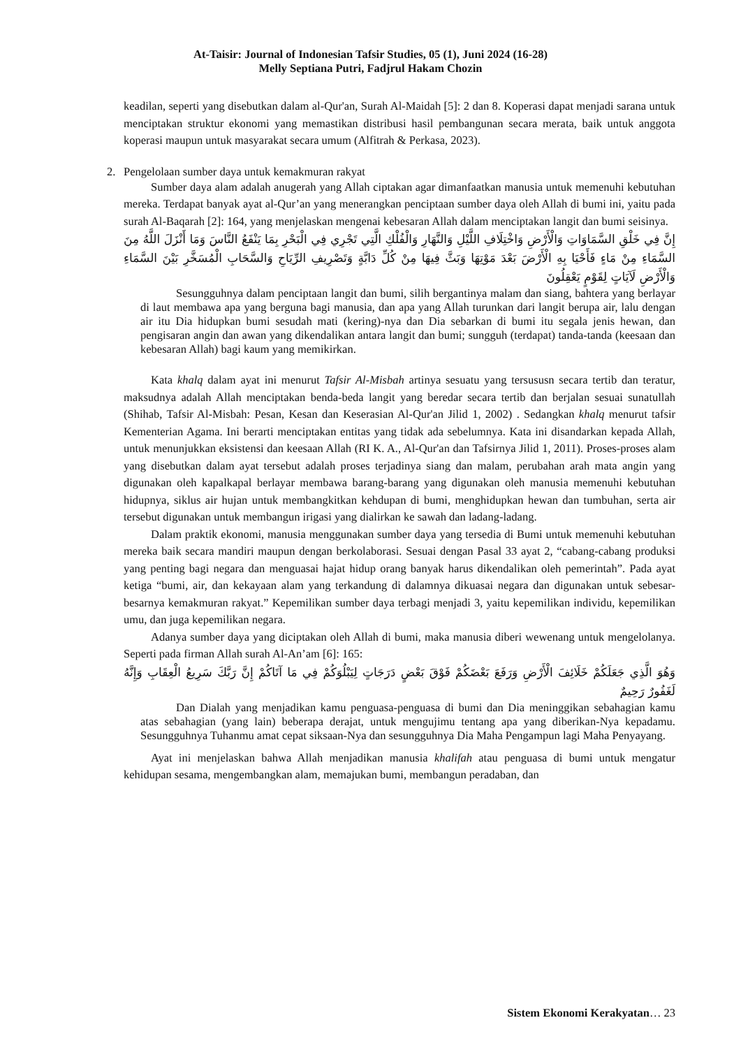At-Taisir: Journal of Indonesian Tafsir Studies, 05 (1), Juni 2024 (16-28)
Melly Septiana Putri, Fadjrul Hakam Chozin
keadilan, seperti yang disebutkan dalam al-Qur'an, Surah Al-Maidah [5]: 2 dan 8. Koperasi dapat menjadi sarana untuk menciptakan struktur ekonomi yang memastikan distribusi hasil pembangunan secara merata, baik untuk anggota koperasi maupun untuk masyarakat secara umum (Alfitrah & Perkasa, 2023).
2. Pengelolaan sumber daya untuk kemakmuran rakyat
Sumber daya alam adalah anugerah yang Allah ciptakan agar dimanfaatkan manusia untuk memenuhi kebutuhan mereka. Terdapat banyak ayat al-Qur’an yang menerangkan penciptaan sumber daya oleh Allah di bumi ini, yaitu pada surah Al-Baqarah [2]: 164, yang menjelaskan mengenai kebesaran Allah dalam menciptakan langit dan bumi seisinya.
إِنَّ فِي خَلْقِ السَّمَاوَاتِ وَالْأَرْضِ وَاخْتِلَافِ اللَّيْلِ وَالنَّهَارِ وَالْفُلْكِ الَّتِي تَجْرِي فِي الْبَحْرِ بِمَا يَنْفَعُ النَّاسَ وَمَا أَنْزَلَ اللَّهُ مِنَ السَّمَاءِ مِنْ مَاءٍ فَأَحْيَا بِهِ الْأَرْضَ بَعْدَ مَوْتِهَا وَبَثَّ فِيهَا مِنْ كُلِّ دَابَّةٍ وَتَصْرِيفِ الرِّيَاحِ وَالسَّحَابِ الْمُسَخَّرِ بَيْنَ السَّمَاءِ وَالْأَرْضِ لَآيَاتٍ لِقَوْمٍ يَعْقِلُونَ
Sesungguhnya dalam penciptaan langit dan bumi, silih bergantinya malam dan siang, bahtera yang berlayar di laut membawa apa yang berguna bagi manusia, dan apa yang Allah turunkan dari langit berupa air, lalu dengan air itu Dia hidupkan bumi sesudah mati (kering)-nya dan Dia sebarkan di bumi itu segala jenis hewan, dan pengisaran angin dan awan yang dikendalikan antara langit dan bumi; sungguh (terdapat) tanda-tanda (keesaan dan kebesaran Allah) bagi kaum yang memikirkan.
Kata khalq dalam ayat ini menurut Tafsir Al-Misbah artinya sesuatu yang tersususn secara tertib dan teratur, maksudnya adalah Allah menciptakan benda-beda langit yang beredar secara tertib dan berjalan sesuai sunatullah (Shihab, Tafsir Al-Misbah: Pesan, Kesan dan Keserasian Al-Qur'an Jilid 1, 2002) . Sedangkan khalq menurut tafsir Kementerian Agama. Ini berarti menciptakan entitas yang tidak ada sebelumnya. Kata ini disandarkan kepada Allah, untuk menunjukkan eksistensi dan keesaan Allah (RI K. A., Al-Qur'an dan Tafsirnya Jilid 1, 2011). Proses-proses alam yang disebutkan dalam ayat tersebut adalah proses terjadinya siang dan malam, perubahan arah mata angin yang digunakan oleh kapalkapal berlayar membawa barang-barang yang digunakan oleh manusia memenuhi kebutuhan hidupnya, siklus air hujan untuk membangkitkan kehdupan di bumi, menghidupkan hewan dan tumbuhan, serta air tersebut digunakan untuk membangun irigasi yang dialirkan ke sawah dan ladang-ladang.
Dalam praktik ekonomi, manusia menggunakan sumber daya yang tersedia di Bumi untuk memenuhi kebutuhan mereka baik secara mandiri maupun dengan berkolaborasi. Sesuai dengan Pasal 33 ayat 2, “cabang-cabang produksi yang penting bagi negara dan menguasai hajat hidup orang banyak harus dikendalikan oleh pemerintah”. Pada ayat ketiga “bumi, air, dan kekayaan alam yang terkandung di dalamnya dikuasai negara dan digunakan untuk sebesar-besarnya kemakmuran rakyat.” Kepemilikan sumber daya terbagi menjadi 3, yaitu kepemilikan individu, kepemilikan umu, dan juga kepemilikan negara.
Adanya sumber daya yang diciptakan oleh Allah di bumi, maka manusia diberi wewenang untuk mengelolanya. Seperti pada firman Allah surah Al-An’am [6]: 165:
وَهُوَ الَّذِي جَعَلَكُمْ خَلَائِفَ الْأَرْضِ وَرَفَعَ بَعْضَكُمْ فَوْقَ بَعْضٍ دَرَجَاتٍ لِيَبْلُوَكُمْ فِي مَا آتَاكُمْ إِنَّ رَبَّكَ سَرِيعُ الْعِقَابِ وَإِنَّهُ لَغَفُورٌ رَحِيمٌ
Dan Dialah yang menjadikan kamu penguasa-penguasa di bumi dan Dia meninggikan sebahagian kamu atas sebahagian (yang lain) beberapa derajat, untuk mengujimu tentang apa yang diberikan-Nya kepadamu. Sesungguhnya Tuhanmu amat cepat siksaan-Nya dan sesungguhnya Dia Maha Pengampun lagi Maha Penyayang.
Ayat ini menjelaskan bahwa Allah menjadikan manusia khalifah atau penguasa di bumi untuk mengatur kehidupan sesama, mengembangkan alam, memajukan bumi, membangun peradaban, dan
Sistem Ekonomi Kerakyatan… 23